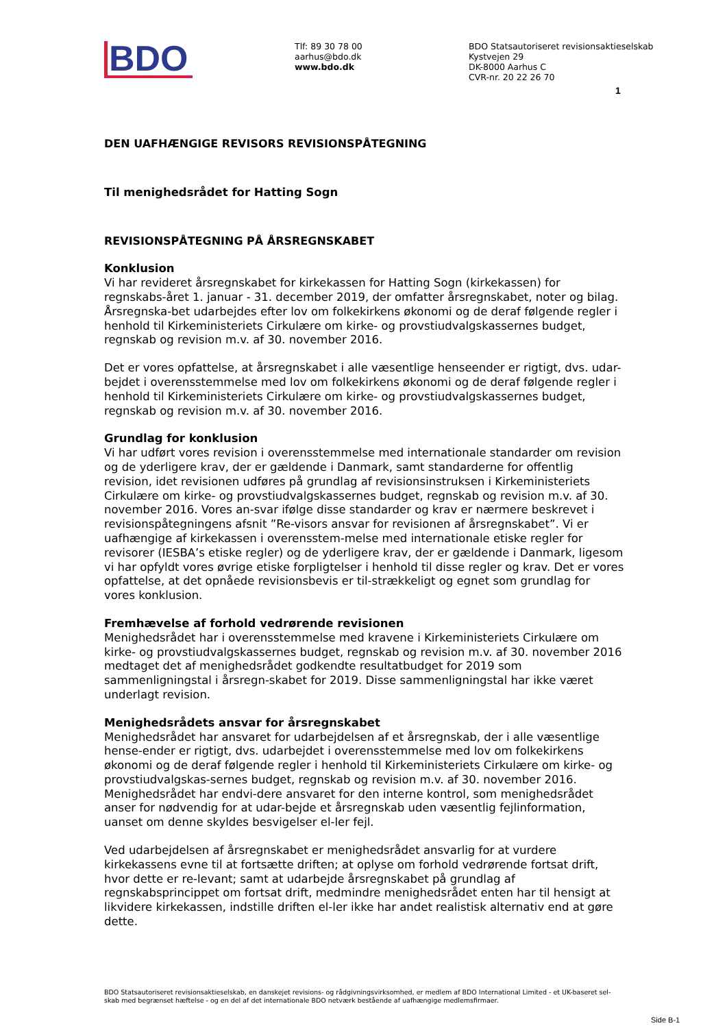BDO
Tlf: 89 30 78 00
aarhus@bdo.dk
www.bdo.dk
BDO Statsautoriseret revisionsaktieselskab
Kystvejen 29
DK-8000 Aarhus C
CVR-nr. 20 22 26 70
1
DEN UAFHÆNGIGE REVISORS REVISIONSPÅTEGNING
Til menighedsrådet for Hatting Sogn
REVISIONSPÅTEGNING PÅ ÅRSREGNSKABET
Konklusion
Vi har revideret årsregnskabet for kirkekassen for Hatting Sogn (kirkekassen) for regnskabs-året 1. januar - 31. december 2019, der omfatter årsregnskabet, noter og bilag. Årsregnska-bet udarbejdes efter lov om folkekirkens økonomi og de deraf følgende regler i henhold til Kirkeministeriets Cirkulære om kirke- og provstiudvalgskassernes budget, regnskab og revision m.v. af 30. november 2016.
Det er vores opfattelse, at årsregnskabet i alle væsentlige henseender er rigtigt, dvs. udar-bejdet i overensstemmelse med lov om folkekirkens økonomi og de deraf følgende regler i henhold til Kirkeministeriets Cirkulære om kirke- og provstiudvalgskassernes budget, regnskab og revision m.v. af 30. november 2016.
Grundlag for konklusion
Vi har udført vores revision i overensstemmelse med internationale standarder om revision og de yderligere krav, der er gældende i Danmark, samt standarderne for offentlig revision, idet revisionen udføres på grundlag af revisionsinstruksen i Kirkeministeriets Cirkulære om kirke- og provstiudvalgskassernes budget, regnskab og revision m.v. af 30. november 2016. Vores an-svar ifølge disse standarder og krav er nærmere beskrevet i revisionspåtegningens afsnit ”Re-visors ansvar for revisionen af årsregnskabet”. Vi er uafhængige af kirkekassen i overensstem-melse med internationale etiske regler for revisorer (IESBA’s etiske regler) og de yderligere krav, der er gældende i Danmark, ligesom vi har opfyldt vores øvrige etiske forpligtelser i henhold til disse regler og krav. Det er vores opfattelse, at det opnåede revisionsbevis er til-strækkeligt og egnet som grundlag for vores konklusion.
Fremhævelse af forhold vedrørende revisionen
Menighedsrådet har i overensstemmelse med kravene i Kirkeministeriets Cirkulære om kirke- og provstiudvalgskassernes budget, regnskab og revision m.v. af 30. november 2016 medtaget det af menighedsrådet godkendte resultatbudget for 2019 som sammenligningstal i årsregn-skabet for 2019. Disse sammenligningstal har ikke været underlagt revision.
Menighedsrådets ansvar for årsregnskabet
Menighedsrådet har ansvaret for udarbejdelsen af et årsregnskab, der i alle væsentlige hense-ender er rigtigt, dvs. udarbejdet i overensstemmelse med lov om folkekirkens økonomi og de deraf følgende regler i henhold til Kirkeministeriets Cirkulære om kirke- og provstiudvalgskas-sernes budget, regnskab og revision m.v. af 30. november 2016. Menighedsrådet har endvi-dere ansvaret for den interne kontrol, som menighedsrådet anser for nødvendig for at udar-bejde et årsregnskab uden væsentlig fejlinformation, uanset om denne skyldes besvigelser el-ler fejl.
Ved udarbejdelsen af årsregnskabet er menighedsrådet ansvarlig for at vurdere kirkekassens evne til at fortsætte driften; at oplyse om forhold vedrørende fortsat drift, hvor dette er re-levant; samt at udarbejde årsregnskabet på grundlag af regnskabsprincippet om fortsat drift, medmindre menighedsrådet enten har til hensigt at likvidere kirkekassen, indstille driften el-ler ikke har andet realistisk alternativ end at gøre dette.
BDO Statsautoriseret revisionsaktieselskab, en danskejet revisions- og rådgivningsvirksomhed, er medlem af BDO International Limited - et UK-baseret sel-skab med begrænset hæftelse - og en del af det internationale BDO netværk bestående af uafhængige medlemsfirmaer.
Side B-1